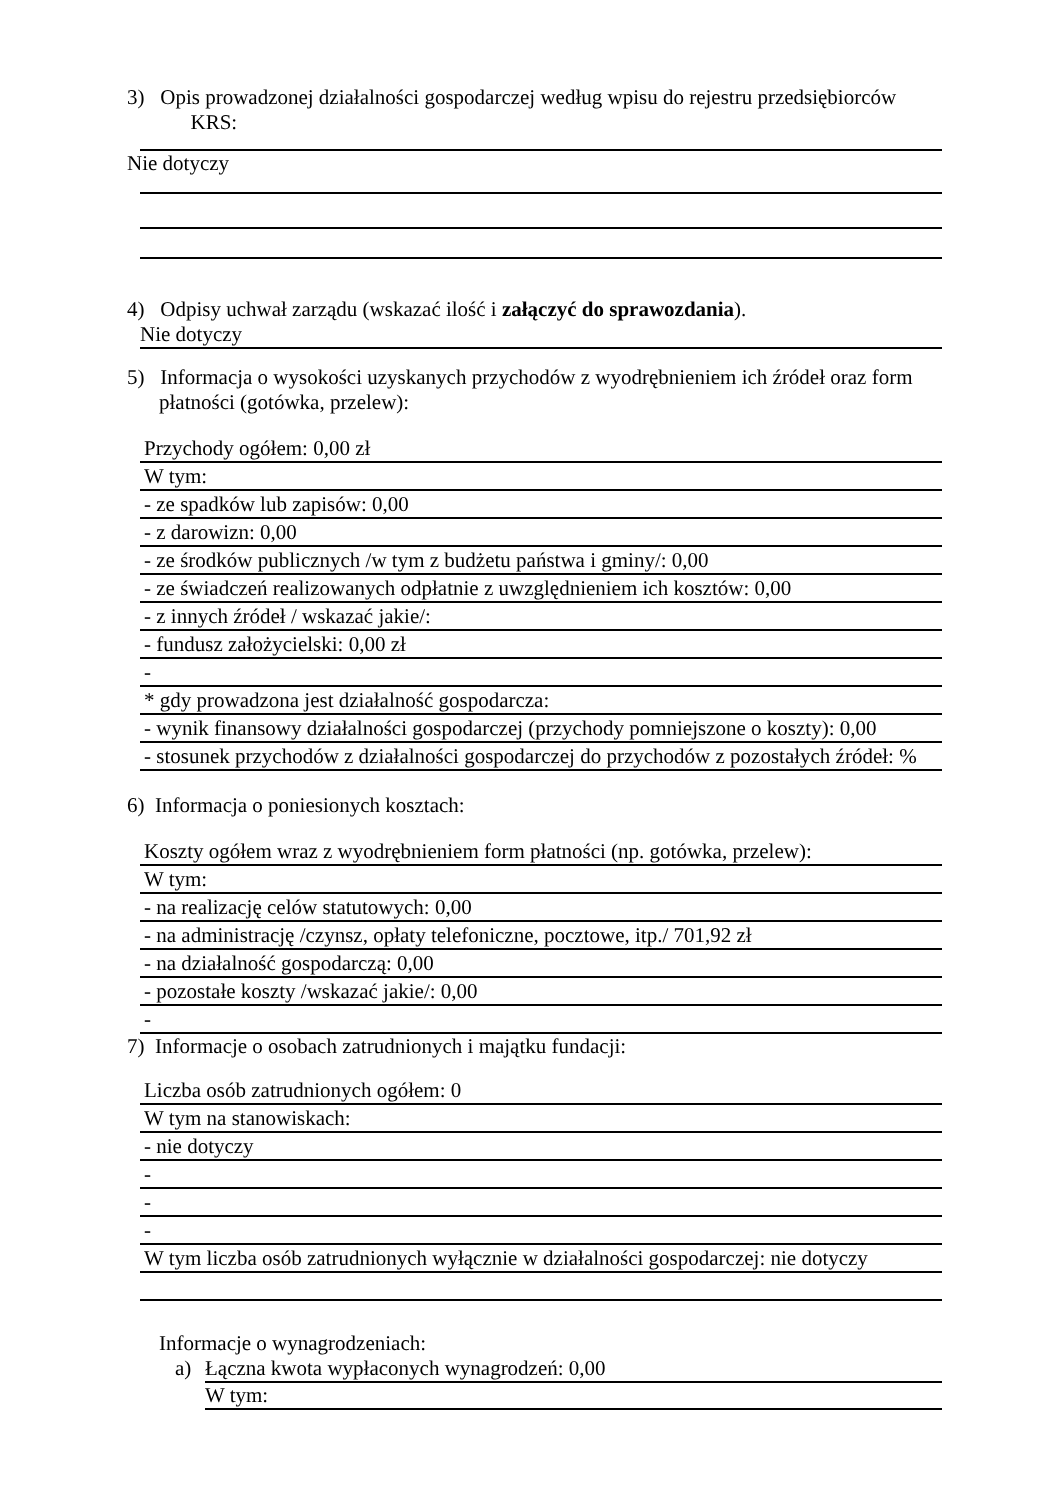3) Opis prowadzonej działalności gospodarczej według wpisu do rejestru przedsiębiorców
KRS:
Nie dotyczy
4) Odpisy uchwał zarządu (wskazać ilość i załączyć do sprawozdania).
Nie dotyczy
5) Informacja o wysokości uzyskanych przychodów z wyodrębnieniem ich źródeł oraz form płatności (gotówka, przelew):
Przychody ogółem: 0,00 zł
W tym:
- ze spadków lub zapisów: 0,00
- z darowizn: 0,00
- ze środków publicznych /w tym z budżetu państwa i gminy/: 0,00
- ze świadczeń realizowanych odpłatnie z uwzględnieniem ich kosztów: 0,00
- z innych źródeł / wskazać jakie/:
- fundusz założycielski: 0,00 zł
-
* gdy prowadzona jest działalność gospodarcza:
- wynik finansowy działalności gospodarczej (przychody pomniejszone o koszty): 0,00
- stosunek przychodów z działalności gospodarczej do przychodów z pozostałych źródeł: %
6) Informacja o poniesionych kosztach:
Koszty ogółem wraz z wyodrębnieniem form płatności (np. gotówka, przelew):
W tym:
- na realizację celów statutowych: 0,00
- na administrację /czynsz, opłaty telefoniczne, pocztowe, itp./ 701,92 zł
- na działalność gospodarczą: 0,00
- pozostałe koszty /wskazać jakie/: 0,00
-
7) Informacje o osobach zatrudnionych i majątku fundacji:
Liczba osób zatrudnionych ogółem: 0
W tym na stanowiskach:
- nie dotyczy
-
-
-
W tym liczba osób zatrudnionych wyłącznie w działalności gospodarczej: nie dotyczy
Informacje o wynagrodzeniach:
a) Łączna kwota wypłaconych wynagrodzeń: 0,00
W tym: